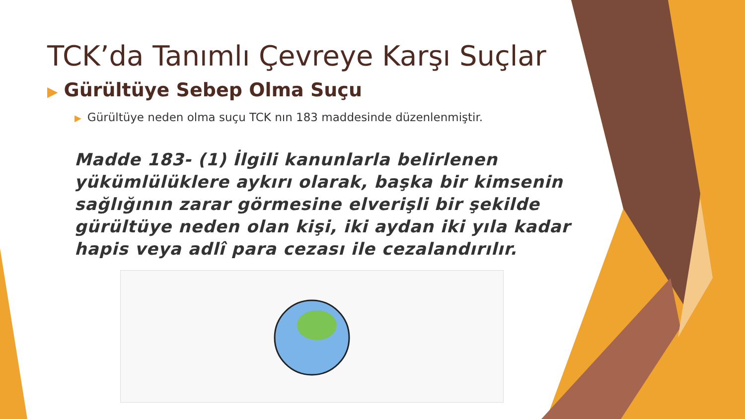TCK’da Tanımlı Çevreye Karşı Suçlar
▶ Gürültüye Sebep Olma Suçu
▶ Gürültüye neden olma suçu TCK nın 183 maddesinde düzenlenmiştir.
Madde 183- (1) İlgili kanunlarla belirlenen yükümlülüklere aykırı olarak, başka bir kimsenin sağlığının zarar görmesine elverişli bir şekilde gürültüye neden olan kişi, iki aydan iki yıla kadar hapis veya adlî para cezası ile cezalandırılır.